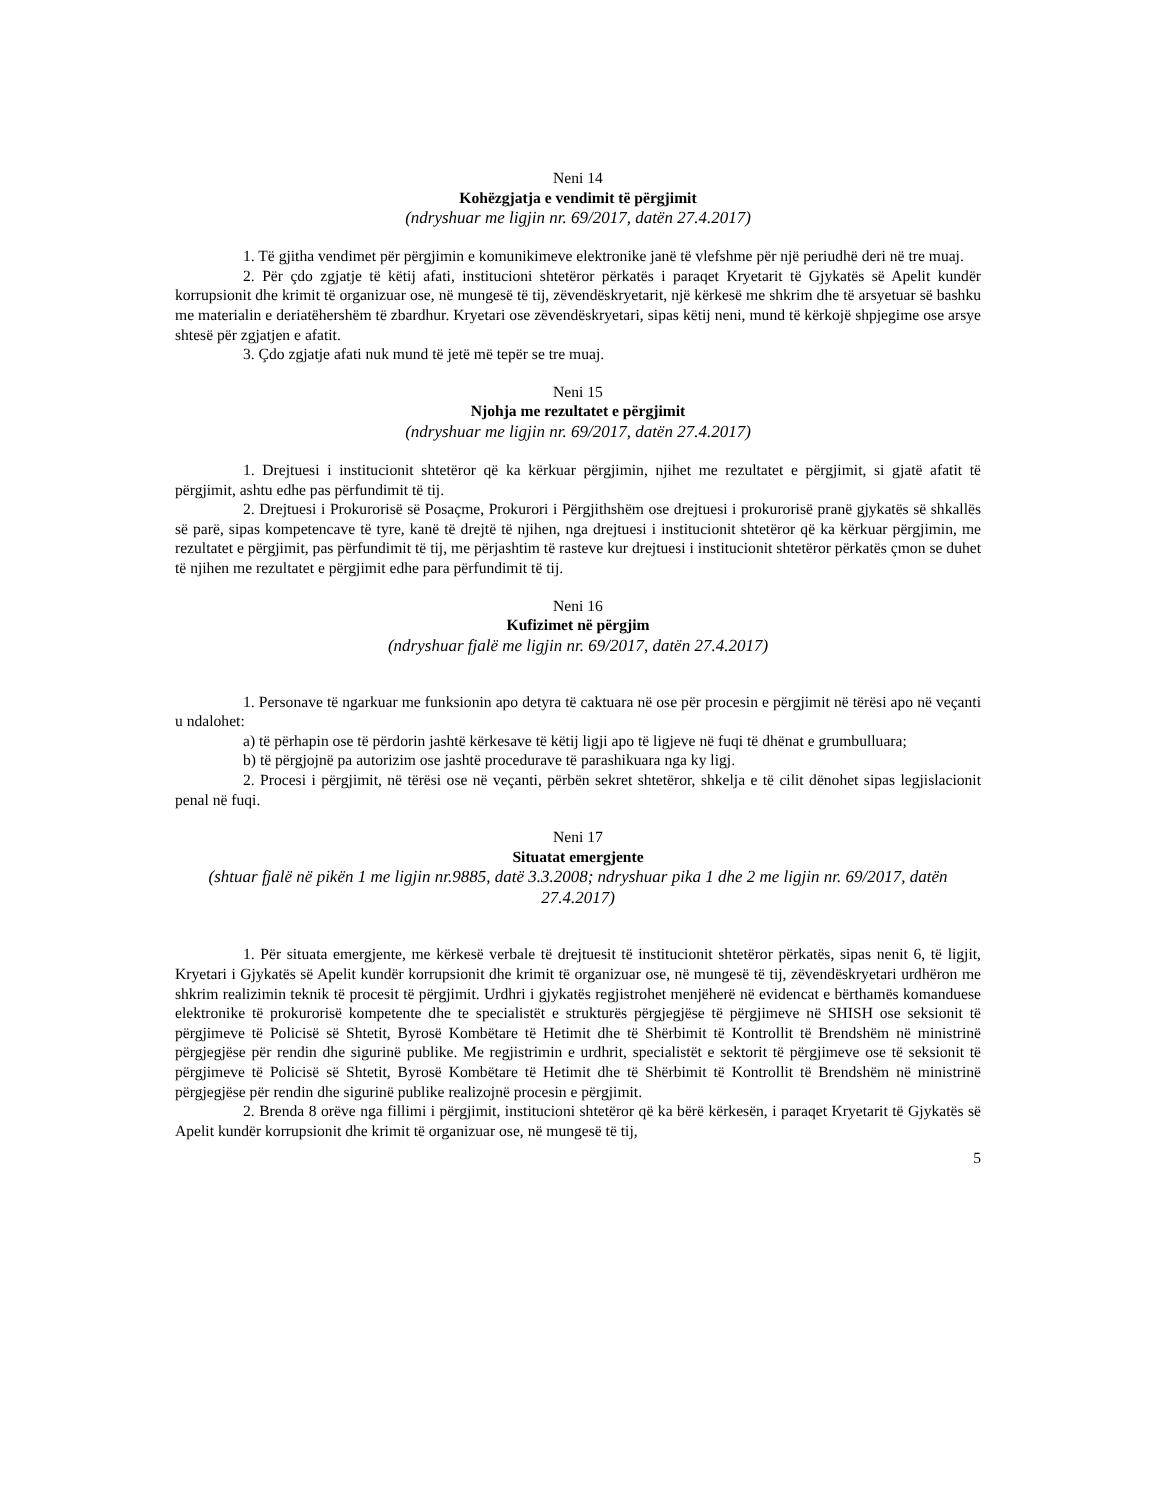Neni 14
Kohëzgjatja e vendimit të përgjimit
(ndryshuar me ligjin nr. 69/2017, datën 27.4.2017)
1. Të gjitha vendimet për përgjimin e komunikimeve elektronike janë të vlefshme për një periudhë deri në tre muaj.
2. Për çdo zgjatje të këtij afati, institucioni shtetëror përkatës i paraqet Kryetarit të Gjykatës së Apelit kundër korrupsionit dhe krimit të organizuar ose, në mungesë të tij, zëvendëskryetarit, një kërkesë me shkrim dhe të arsyetuar së bashku me materialin e deriatëhershëm të zbardhur. Kryetari ose zëvendëskryetari, sipas këtij neni, mund të kërkojë shpjegime ose arsye shtesë për zgjatjen e afatit.
3. Çdo zgjatje afati nuk mund të jetë më tepër se tre muaj.
Neni 15
Njohja me rezultatet e përgjimit
(ndryshuar me ligjin nr. 69/2017, datën 27.4.2017)
1. Drejtuesi i institucionit shtetëror që ka kërkuar përgjimin, njihet me rezultatet e përgjimit, si gjatë afatit të përgjimit, ashtu edhe pas përfundimit të tij.
2. Drejtuesi i Prokurorisë së Posaçme, Prokurori i Përgjithshëm ose drejtuesi i prokurorisë pranë gjykatës së shkallës së parë, sipas kompetencave të tyre, kanë të drejtë të njihen, nga drejtuesi i institucionit shtetëror që ka kërkuar përgjimin, me rezultatet e përgjimit, pas përfundimit të tij, me përjashtim të rasteve kur drejtuesi i institucionit shtetëror përkatës çmon se duhet të njihen me rezultatet e përgjimit edhe para përfundimit të tij.
Neni 16
Kufizimet në përgjim
(ndryshuar fjalë me ligjin nr. 69/2017, datën 27.4.2017)
1. Personave të ngarkuar me funksionin apo detyra të caktuara në ose për procesin e përgjimit në tërësi apo në veçanti u ndalohet:
a) të përhapin ose të përdorin jashtë kërkesave të këtij ligji apo të ligjeve në fuqi të dhënat e grumbulluara;
b) të përgjojnë pa autorizim ose jashtë procedurave të parashikuara nga ky ligj.
2. Procesi i përgjimit, në tërësi ose në veçanti, përbën sekret shtetëror, shkelja e të cilit dënohet sipas legjislacionit penal në fuqi.
Neni 17
Situatat emergjente
(shtuar fjalë në pikën 1 me ligjin nr.9885, datë 3.3.2008; ndryshuar pika 1 dhe 2 me ligjin nr. 69/2017, datën 27.4.2017)
1. Për situata emergjente, me kërkesë verbale të drejtuesit të institucionit shtetëror përkatës, sipas nenit 6, të ligjit, Kryetari i Gjykatës së Apelit kundër korrupsionit dhe krimit të organizuar ose, në mungesë të tij, zëvendëskryetari urdhëron me shkrim realizimin teknik të procesit të përgjimit. Urdhri i gjykatës regjistrohet menjëherë në evidencat e bërthamës komanduese elektronike të prokurorisë kompetente dhe te specialistët e strukturës përgjegjëse të përgjimeve në SHISH ose seksionit të përgjimeve të Policisë së Shtetit, Byrosë Kombëtare të Hetimit dhe të Shërbimit të Kontrollit të Brendshëm në ministrinë përgjegjëse për rendin dhe sigurinë publike. Me regjistrimin e urdhrit, specialistët e sektorit të përgjimeve ose të seksionit të përgjimeve të Policisë së Shtetit, Byrosë Kombëtare të Hetimit dhe të Shërbimit të Kontrollit të Brendshëm në ministrinë përgjegjëse për rendin dhe sigurinë publike realizojnë procesin e përgjimit.
2. Brenda 8 orëve nga fillimi i përgjimit, institucioni shtetëror që ka bërë kërkesën, i paraqet Kryetarit të Gjykatës së Apelit kundër korrupsionit dhe krimit të organizuar ose, në mungesë të tij,
5